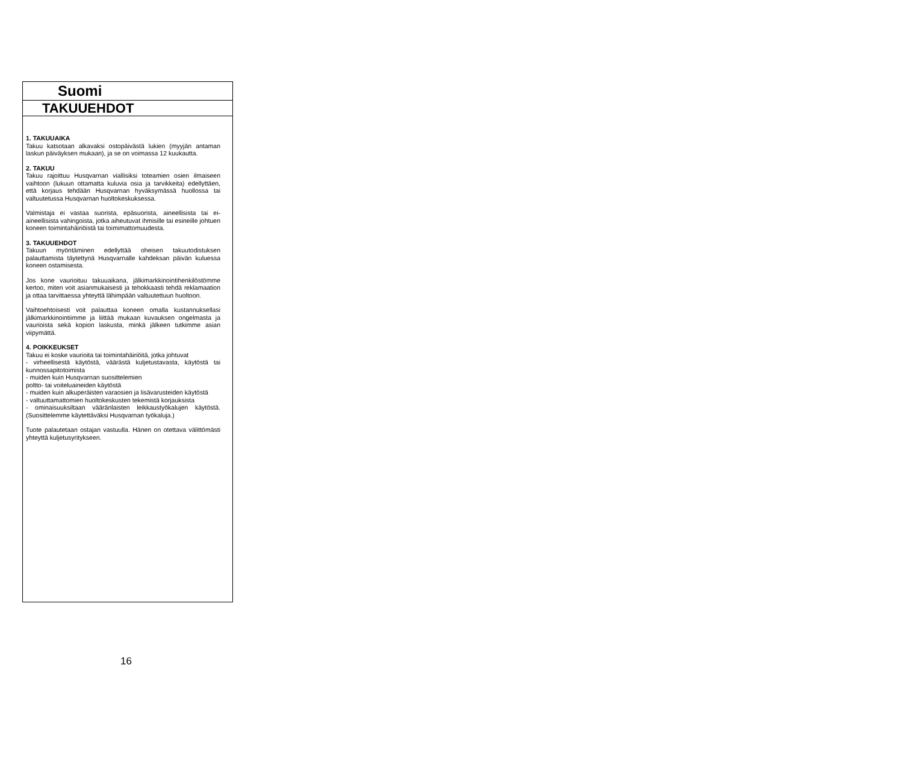Suomi
TAKUUEHDOT
1. TAKUUAIKA
Takuu katsotaan alkavaksi ostopäivästä lukien (myyjän antaman laskun päiväyksen mukaan), ja se on voimassa 12 kuukautta.
2. TAKUU
Takuu rajoittuu Husqvarnan viallisiksi toteamien osien ilmaiseen vaihtoon (lukuun ottamatta kuluvia osia ja tarvikkeita) edellyttäen, että korjaus tehdään Husqvarnan hyväksymässä huollossa tai valtuutetussa Husqvarnan huoltokeskuksessa.
Valmistaja ei vastaa suorista, epäsuorista, aineellisista tai ei-aineellisista vahingoista, jotka aiheutuvat ihmisille tai esineille johtuen koneen toimintahäiriöistä tai toimimattomuudesta.
3. TAKUUEHDOT
Takuun myöntäminen edellyttää oheisen takuutodistuksen palauttamista täytettynä Husqvarnalle kahdeksan päivän kuluessa koneen ostamisesta.
Jos kone vaurioituu takuuaikana, jälkimarkkinointihenkilöstömme kertoo, miten voit asianmukaisesti ja tehokkaasti tehdä reklamaation ja ottaa tarvittaessa yhteyttä lähimpään valtuutettuun huoltoon.
Vaihtoehtoisesti voit palauttaa koneen omalla kustannuksellasi jälkimarkkinointiimme ja liittää mukaan kuvauksen ongelmasta ja vaurioista sekä kopion laskusta, minkä jälkeen tutkimme asian viipymättä.
4. POIKKEUKSET
Takuu ei koske vaurioita tai toimintahäiriöitä, jotka johtuvat
- virheellisestä käytöstä, väärästä kuljetustavasta, käytöstä tai kunnossapitotoimista
- muiden kuin Husqvarnan suosittelemien
poltto- tai voiteluaineiden käytöstä
- muiden kuin alkuperäisten varaosien ja lisävarusteiden käytöstä
- valtuuttamattomien huoltokeskusten tekemistä korjauksista
- ominaisuuksiltaan vääränlaisten leikkaustyökalujen käytöstä. (Suosittelemme käytettäväksi Husqvarnan työkaluja.)
Tuote palautetaan ostajan vastuulla. Hänen on otettava välittömästi yhteyttä kuljetusyritykseen.
16